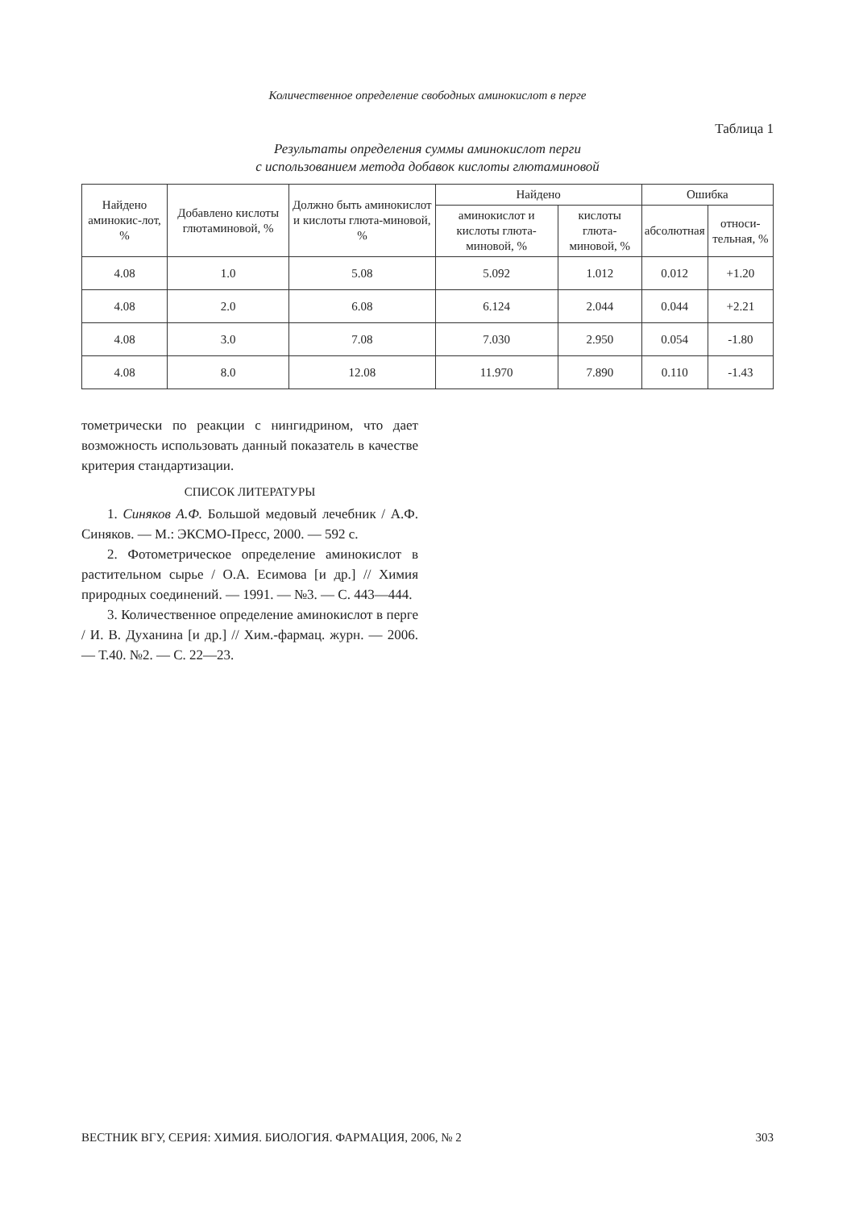Количественное определение свободных аминокислот в перге
Таблица 1
Результаты определения суммы аминокислот перги
с использованием метода добавок кислоты глютаминовой
| Найдено аминокис-лот, % | Добавлено кислоты глютаминовой, % | Должно быть аминокислот и кислоты глюта-миновой, % | Найдено | | Ошибка | |
| --- | --- | --- | --- | --- | --- | --- |
| | | | аминокислот и кислоты глюта-миновой, % | кислоты глюта-миновой, % | абсолютная | относи-тельная, % |
| 4.08 | 1.0 | 5.08 | 5.092 | 1.012 | 0.012 | +1.20 |
| 4.08 | 2.0 | 6.08 | 6.124 | 2.044 | 0.044 | +2.21 |
| 4.08 | 3.0 | 7.08 | 7.030 | 2.950 | 0.054 | -1.80 |
| 4.08 | 8.0 | 12.08 | 11.970 | 7.890 | 0.110 | -1.43 |
тометрически по реакции с нингидрином, что дает возможность использовать данный показатель в качестве критерия стандартизации.
СПИСОК ЛИТЕРАТУРЫ
1. Синяков А.Ф. Большой медовый лечебник / А.Ф. Синяков. — М.: ЭКСМО-Пресс, 2000. — 592 с.
2. Фотометрическое определение аминокислот в растительном сырье / О.А. Есимова [и др.] // Химия природных соединений. — 1991. — №3. — С. 443—444.
3. Количественное определение аминокислот в перге / И. В. Духанина [и др.] // Хим.-фармац. журн. — 2006. — Т.40. №2. — С. 22—23.
ВЕСТНИК ВГУ, СЕРИЯ: ХИМИЯ. БИОЛОГИЯ. ФАРМАЦИЯ, 2006, № 2 303